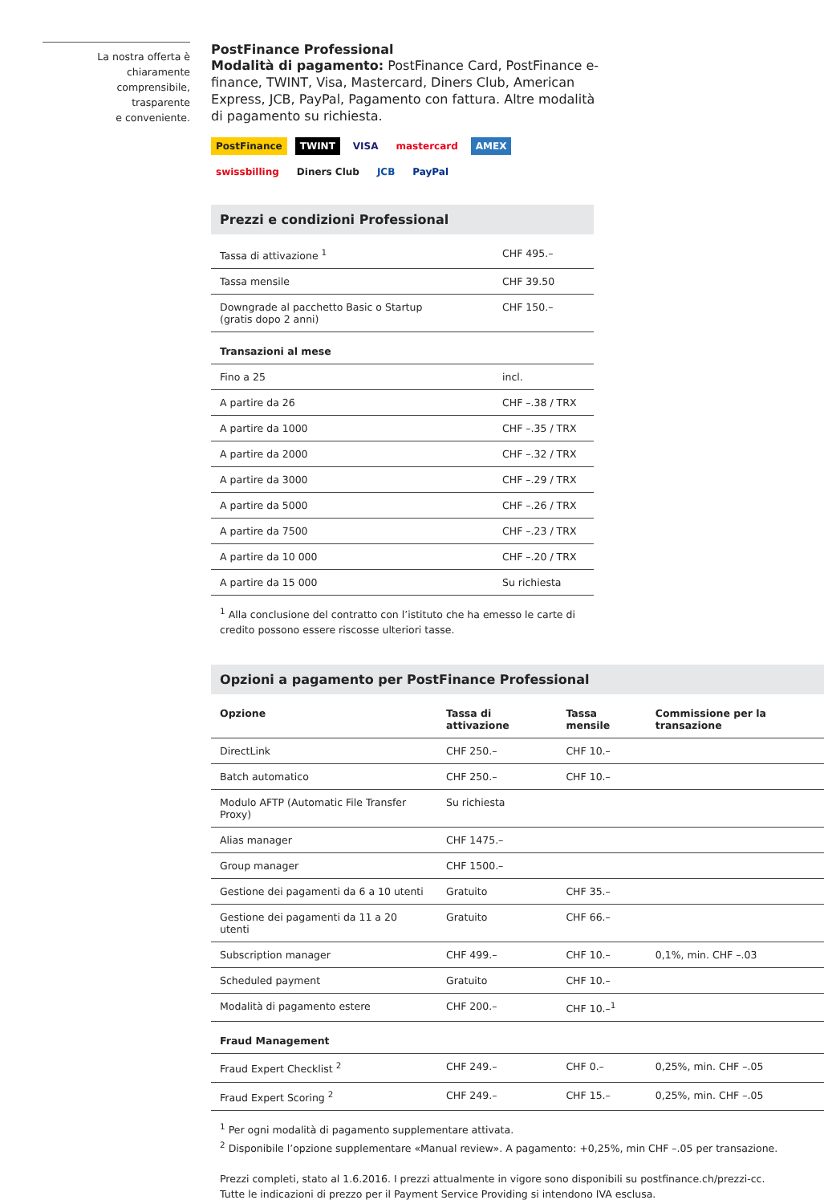La nostra offerta è
chiaramente
comprensibile,
trasparente
e conveniente.
PostFinance Professional
Modalità di pagamento: PostFinance Card, PostFinance e-finance, TWINT, Visa, Mastercard, Diners Club, American Express, JCB, PayPal, Pagamento con fattura. Altre modalità di pagamento su richiesta.
PostFinance TWINT VISA mastercard AMEX swissbilling Diners Club JCB PayPal
Prezzi e condizioni Professional
| Tassa di attivazione <sup>1</sup> | CHF 495.– |
| Tassa mensile | CHF 39.50 |
| Downgrade al pacchetto Basic o Startup (gratis dopo 2 anni) | CHF 150.– |
| Transazioni al mese | |
| Fino a 25 | incl. |
| A partire da 26 | CHF –.38 / TRX |
| A partire da 1000 | CHF –.35 / TRX |
| A partire da 2000 | CHF –.32 / TRX |
| A partire da 3000 | CHF –.29 / TRX |
| A partire da 5000 | CHF –.26 / TRX |
| A partire da 7500 | CHF –.23 / TRX |
| A partire da 10 000 | CHF –.20 / TRX |
| A partire da 15 000 | Su richiesta |
<sup>1</sup> Alla conclusione del contratto con l’istituto che ha emesso le carte di credito possono essere riscosse ulteriori tasse.
Opzioni a pagamento per PostFinance Professional
| Opzione | Tassa di attivazione | Tassa mensile | Commissione per la transazione |
| --- | --- | --- | --- |
| DirectLink | CHF 250.– | CHF 10.– | |
| Batch automatico | CHF 250.– | CHF 10.– | |
| Modulo AFTP (Automatic File Transfer Proxy) | Su richiesta | | |
| Alias manager | CHF 1475.– | | |
| Group manager | CHF 1500.– | | |
| Gestione dei pagamenti da 6 a 10 utenti | Gratuito | CHF 35.– | |
| Gestione dei pagamenti da 11 a 20 utenti | Gratuito | CHF 66.– | |
| Subscription manager | CHF 499.– | CHF 10.– | 0,1%, min. CHF –.03 |
| Scheduled payment | Gratuito | CHF 10.– | |
| Modalità di pagamento estere | CHF 200.– | CHF 10.–<sup>1</sup> | |
| Fraud Management | | | |
| Fraud Expert Checklist <sup>2</sup> | CHF 249.– | CHF 0.– | 0,25%, min. CHF –.05 |
| Fraud Expert Scoring <sup>2</sup> | CHF 249.– | CHF 15.– | 0,25%, min. CHF –.05 |
<sup>1</sup> Per ogni modalità di pagamento supplementare attivata.
<sup>2</sup> Disponibile l’opzione supplementare «Manual review». A pagamento: +0,25%, min CHF –.05 per transazione.
Prezzi completi, stato al 1.6.2016. I prezzi attualmente in vigore sono disponibili su postfinance.ch/prezzi-cc.
Tutte le indicazioni di prezzo per il Payment Service Providing si intendono IVA esclusa.